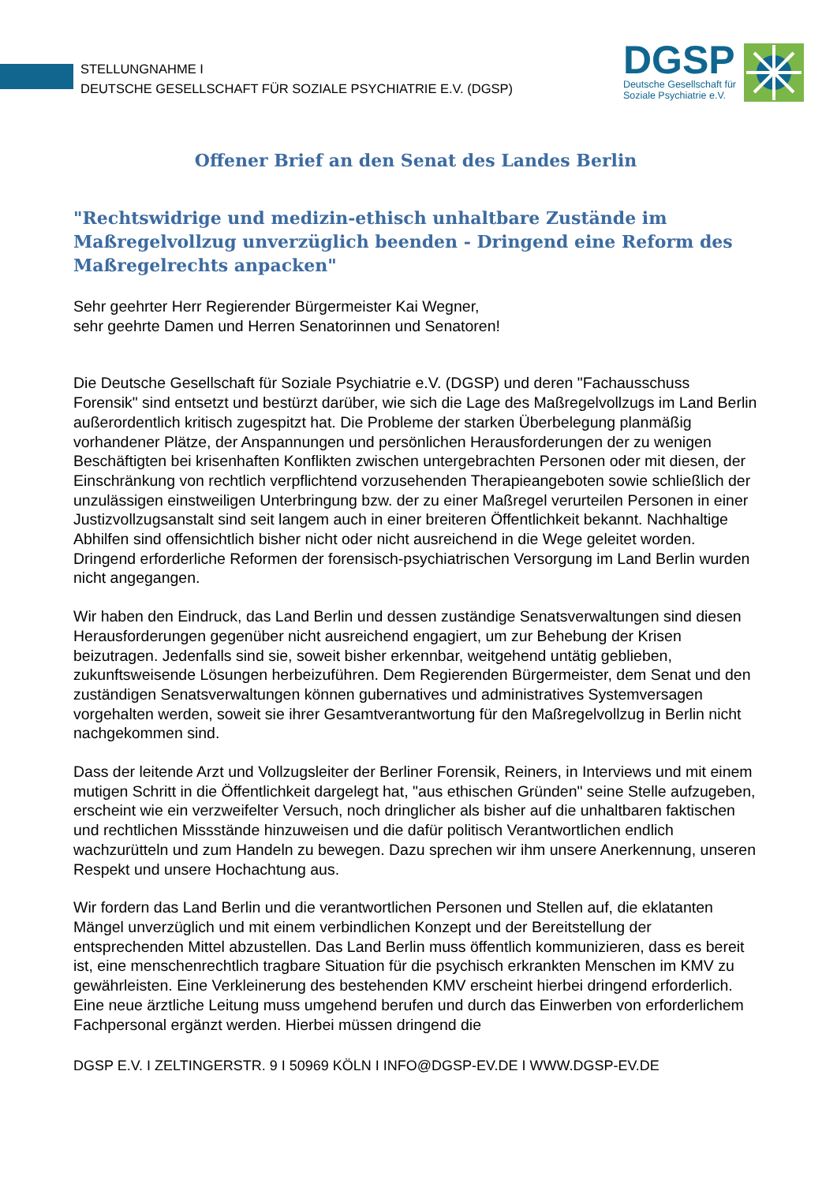STELLUNGNAHME I
DEUTSCHE GESELLSCHAFT FÜR SOZIALE PSYCHIATRIE E.V. (DGSP)
DGSP
Deutsche Gesellschaft für
Soziale Psychiatrie e.V.
Offener Brief an den Senat des Landes Berlin
"Rechtswidrige und medizin-ethisch unhaltbare Zustände im Maßregelvollzug unverzüglich beenden - Dringend eine Reform des Maßregelrechts anpacken"
Sehr geehrter Herr Regierender Bürgermeister Kai Wegner,
sehr geehrte Damen und Herren Senatorinnen und Senatoren!
Die Deutsche Gesellschaft für Soziale Psychiatrie e.V. (DGSP) und deren "Fachausschuss Forensik" sind entsetzt und bestürzt darüber, wie sich die Lage des Maßregelvollzugs im Land Berlin außerordentlich kritisch zugespitzt hat. Die Probleme der starken Überbelegung planmäßig vorhandener Plätze, der Anspannungen und persönlichen Herausforderungen der zu wenigen Beschäftigten bei krisenhaften Konflikten zwischen untergebrachten Personen oder mit diesen, der Einschränkung von rechtlich verpflichtend vorzusehenden Therapieangeboten sowie schließlich der unzulässigen einstweiligen Unterbringung bzw. der zu einer Maßregel verurteilen Personen in einer Justizvollzugsanstalt sind seit langem auch in einer breiteren Öffentlichkeit bekannt. Nachhaltige Abhilfen sind offensichtlich bisher nicht oder nicht ausreichend in die Wege geleitet worden. Dringend erforderliche Reformen der forensisch-psychiatrischen Versorgung im Land Berlin wurden nicht angegangen.
Wir haben den Eindruck, das Land Berlin und dessen zuständige Senatsverwaltungen sind diesen Herausforderungen gegenüber nicht ausreichend engagiert, um zur Behebung der Krisen beizutragen. Jedenfalls sind sie, soweit bisher erkennbar, weitgehend untätig geblieben, zukunftsweisende Lösungen herbeizuführen. Dem Regierenden Bürgermeister, dem Senat und den zuständigen Senatsverwaltungen können gubernatives und administratives Systemversagen vorgehalten werden, soweit sie ihrer Gesamtverantwortung für den Maßregelvollzug in Berlin nicht nachgekommen sind.
Dass der leitende Arzt und Vollzugsleiter der Berliner Forensik, Reiners, in Interviews und mit einem mutigen Schritt in die Öffentlichkeit dargelegt hat, "aus ethischen Gründen" seine Stelle aufzugeben, erscheint wie ein verzweifelter Versuch, noch dringlicher als bisher auf die unhaltbaren faktischen und rechtlichen Missstände hinzuweisen und die dafür politisch Verantwortlichen endlich wachzurütteln und zum Handeln zu bewegen. Dazu sprechen wir ihm unsere Anerkennung, unseren Respekt und unsere Hochachtung aus.
Wir fordern das Land Berlin und die verantwortlichen Personen und Stellen auf, die eklatanten Mängel unverzüglich und mit einem verbindlichen Konzept und der Bereitstellung der entsprechenden Mittel abzustellen. Das Land Berlin muss öffentlich kommunizieren, dass es bereit ist, eine menschenrechtlich tragbare Situation für die psychisch erkrankten Menschen im KMV zu gewährleisten. Eine Verkleinerung des bestehenden KMV erscheint hierbei dringend erforderlich.
Eine neue ärztliche Leitung muss umgehend berufen und durch das Einwerben von erforderlichem Fachpersonal ergänzt werden. Hierbei müssen dringend die
DGSP E.V. I ZELTINGERSTR. 9 I 50969 KÖLN I INFO@DGSP-EV.DE I WWW.DGSP-EV.DE